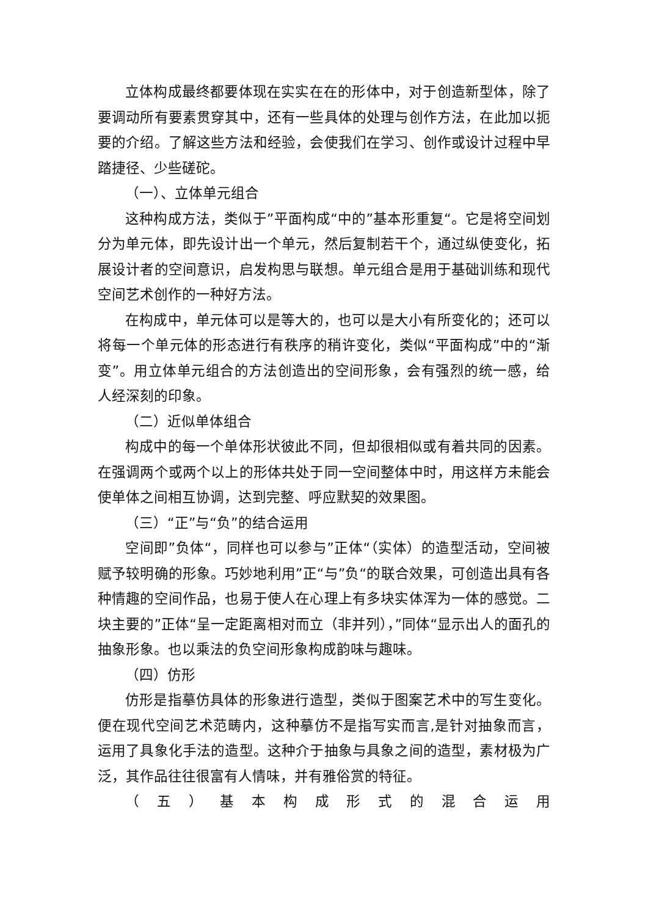立体构成最终都要体现在实实在在的形体中，对于创造新型体，除了要调动所有要素贯穿其中，还有一些具体的处理与创作方法，在此加以扼要的介绍。了解这些方法和经验，会使我们在学习、创作或设计过程中早踏捷径、少些磋砣。
（一）、立体单元组合
这种构成方法，类似于”平面构成“中的”基本形重复“。它是将空间划分为单元体，即先设计出一个单元，然后复制若干个，通过纵使变化，拓展设计者的空间意识，启发构思与联想。单元组合是用于基础训练和现代空间艺术创作的一种好方法。
在构成中，单元体可以是等大的，也可以是大小有所变化的；还可以将每一个单元体的形态进行有秩序的稍许变化，类似“平面构成”中的“渐变”。用立体单元组合的方法创造出的空间形象，会有强烈的统一感，给人经深刻的印象。
（二）近似单体组合
构成中的每一个单体形状彼此不同，但却很相似或有着共同的因素。在强调两个或两个以上的形体共处于同一空间整体中时，用这样方未能会使单体之间相互协调，达到完整、呼应默契的效果图。
（三）“正”与“负”的结合运用
空间即”负体“，同样也可以参与”正体“（实体）的造型活动，空间被赋予较明确的形象。巧妙地利用”正“与”负“的联合效果，可创造出具有各种情趣的空间作品，也易于使人在心理上有多块实体浑为一体的感觉。二块主要的”正体“呈一定距离相对而立（非并列），”同体“显示出人的面孔的抽象形象。也以乘法的负空间形象构成韵味与趣味。
（四）仿形
仿形是指摹仿具体的形象进行造型，类似于图案艺术中的写生变化。便在现代空间艺术范畴内，这种摹仿不是指写实而言,是针对抽象而言，运用了具象化手法的造型。这种介于抽象与具象之间的造型，素材极为广泛，其作品往往很富有人情味，并有雅俗赏的特征。
（五）基本构成形式的混合运用